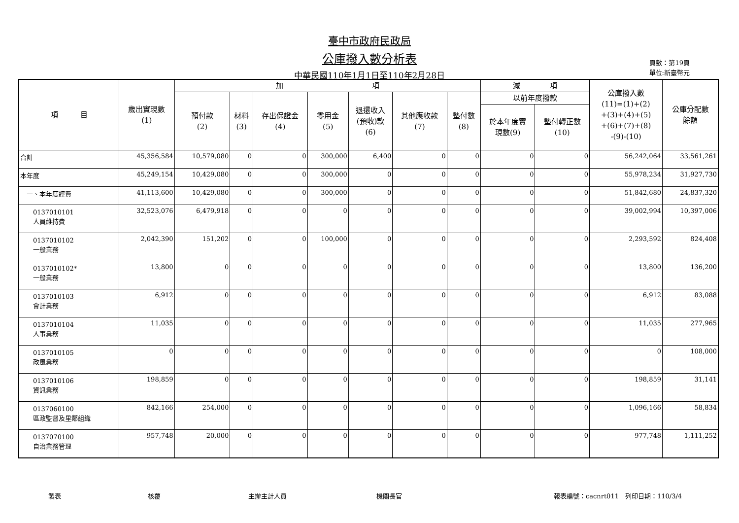臺中市政府民政局
公庫撥入數分析表
中華民國110年1月1日至110年2月28日
頁數：第19頁
單位:新臺幣元
| 項 目 | 歲出實現數 (1) | 加 項 | | | | | | | 減 項 | | 公庫撥入數 (11)=(1)+(2) +(3)+(4)+(5) +(6)+(7)+(8) -(9)-(10) | 公庫分配數 餘額 |
| --- | --- | --- | --- | --- | --- | --- | --- | --- | --- | --- | --- | --- |
| | | 預付款 (2) | 材料 (3) | 存出保證金 (4) | 零用金 (5) | 退還收入 (預收)款 (6) | 其他應收款 (7) | 墊付數 (8) | 以前年度撥款 | | | |
| | | | | | | | | | 於本年度實 現數(9) | 墊付轉正數 (10) | | |
| 合計 | 45,356,584 | 10,579,080 | 0 | 0 | 300,000 | 6,400 | 0 | 0 | 0 | 0 | 56,242,064 | 33,561,261 |
| 本年度 | 45,249,154 | 10,429,080 | 0 | 0 | 300,000 | 0 | 0 | 0 | 0 | 0 | 55,978,234 | 31,927,730 |
| 一、本年度經費 | 41,113,600 | 10,429,080 | 0 | 0 | 300,000 | 0 | 0 | 0 | 0 | 0 | 51,842,680 | 24,837,320 |
| 0137010101 人員維持費 | 32,523,076 | 6,479,918 | 0 | 0 | 0 | 0 | 0 | 0 | 0 | 0 | 39,002,994 | 10,397,006 |
| 0137010102 一般業務 | 2,042,390 | 151,202 | 0 | 0 | 100,000 | 0 | 0 | 0 | 0 | 0 | 2,293,592 | 824,408 |
| 0137010102* 一般業務 | 13,800 | 0 | 0 | 0 | 0 | 0 | 0 | 0 | 0 | 0 | 13,800 | 136,200 |
| 0137010103 會計業務 | 6,912 | 0 | 0 | 0 | 0 | 0 | 0 | 0 | 0 | 0 | 6,912 | 83,088 |
| 0137010104 人事業務 | 11,035 | 0 | 0 | 0 | 0 | 0 | 0 | 0 | 0 | 0 | 11,035 | 277,965 |
| 0137010105 政風業務 | 0 | 0 | 0 | 0 | 0 | 0 | 0 | 0 | 0 | 0 | 0 | 108,000 |
| 0137010106 資訊業務 | 198,859 | 0 | 0 | 0 | 0 | 0 | 0 | 0 | 0 | 0 | 198,859 | 31,141 |
| 0137060100 區政監督及里鄰組織 | 842,166 | 254,000 | 0 | 0 | 0 | 0 | 0 | 0 | 0 | 0 | 1,096,166 | 58,834 |
| 0137070100 自治業務管理 | 957,748 | 20,000 | 0 | 0 | 0 | 0 | 0 | 0 | 0 | 0 | 977,748 | 1,111,252 |
製表 核覆 主辦主計人員 機關長官 報表編號：cacnrt011　列印日期：110/3/4